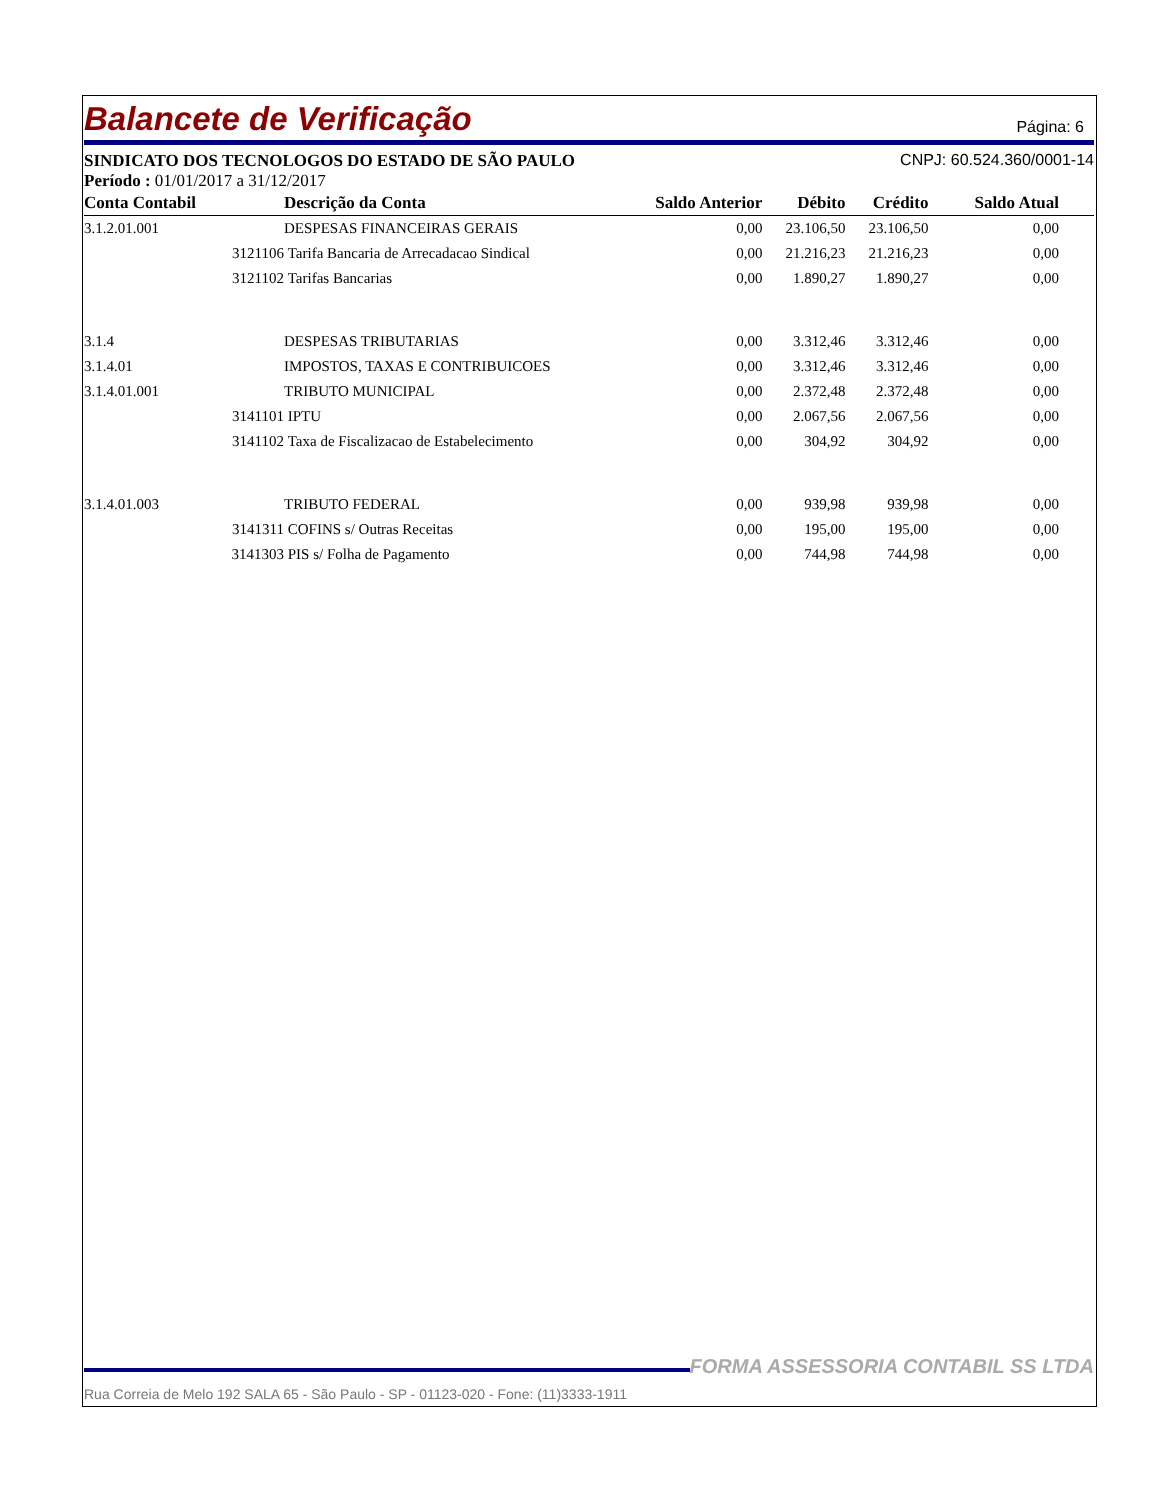Balancete de Verificação
Página: 6
SINDICATO DOS TECNOLOGOS DO ESTADO DE SÃO PAULO CNPJ: 60.524.360/0001-14
Período : 01/01/2017 a 31/12/2017
| Conta Contabil | Descrição da Conta | Saldo Anterior | Débito | Crédito | Saldo Atual |
| --- | --- | --- | --- | --- | --- |
| 3.1.2.01.001 | DESPESAS FINANCEIRAS GERAIS | 0,00 | 23.106,50 | 23.106,50 | 0,00 |
| 3121106 | Tarifa Bancaria de Arrecadacao Sindical | 0,00 | 21.216,23 | 21.216,23 | 0,00 |
| 3121102 | Tarifas Bancarias | 0,00 | 1.890,27 | 1.890,27 | 0,00 |
| 3.1.4 | DESPESAS TRIBUTARIAS | 0,00 | 3.312,46 | 3.312,46 | 0,00 |
| 3.1.4.01 | IMPOSTOS, TAXAS E CONTRIBUICOES | 0,00 | 3.312,46 | 3.312,46 | 0,00 |
| 3.1.4.01.001 | TRIBUTO MUNICIPAL | 0,00 | 2.372,48 | 2.372,48 | 0,00 |
| 3141101 | IPTU | 0,00 | 2.067,56 | 2.067,56 | 0,00 |
| 3141102 | Taxa de Fiscalizacao de Estabelecimento | 0,00 | 304,92 | 304,92 | 0,00 |
| 3.1.4.01.003 | TRIBUTO FEDERAL | 0,00 | 939,98 | 939,98 | 0,00 |
| 3141311 | COFINS s/ Outras Receitas | 0,00 | 195,00 | 195,00 | 0,00 |
| 3141303 | PIS s/ Folha de Pagamento | 0,00 | 744,98 | 744,98 | 0,00 |
FORMA ASSESSORIA CONTABIL SS LTDA
Rua Correia de Melo 192 SALA 65 - São Paulo - SP - 01123-020 - Fone: (11)3333-1911